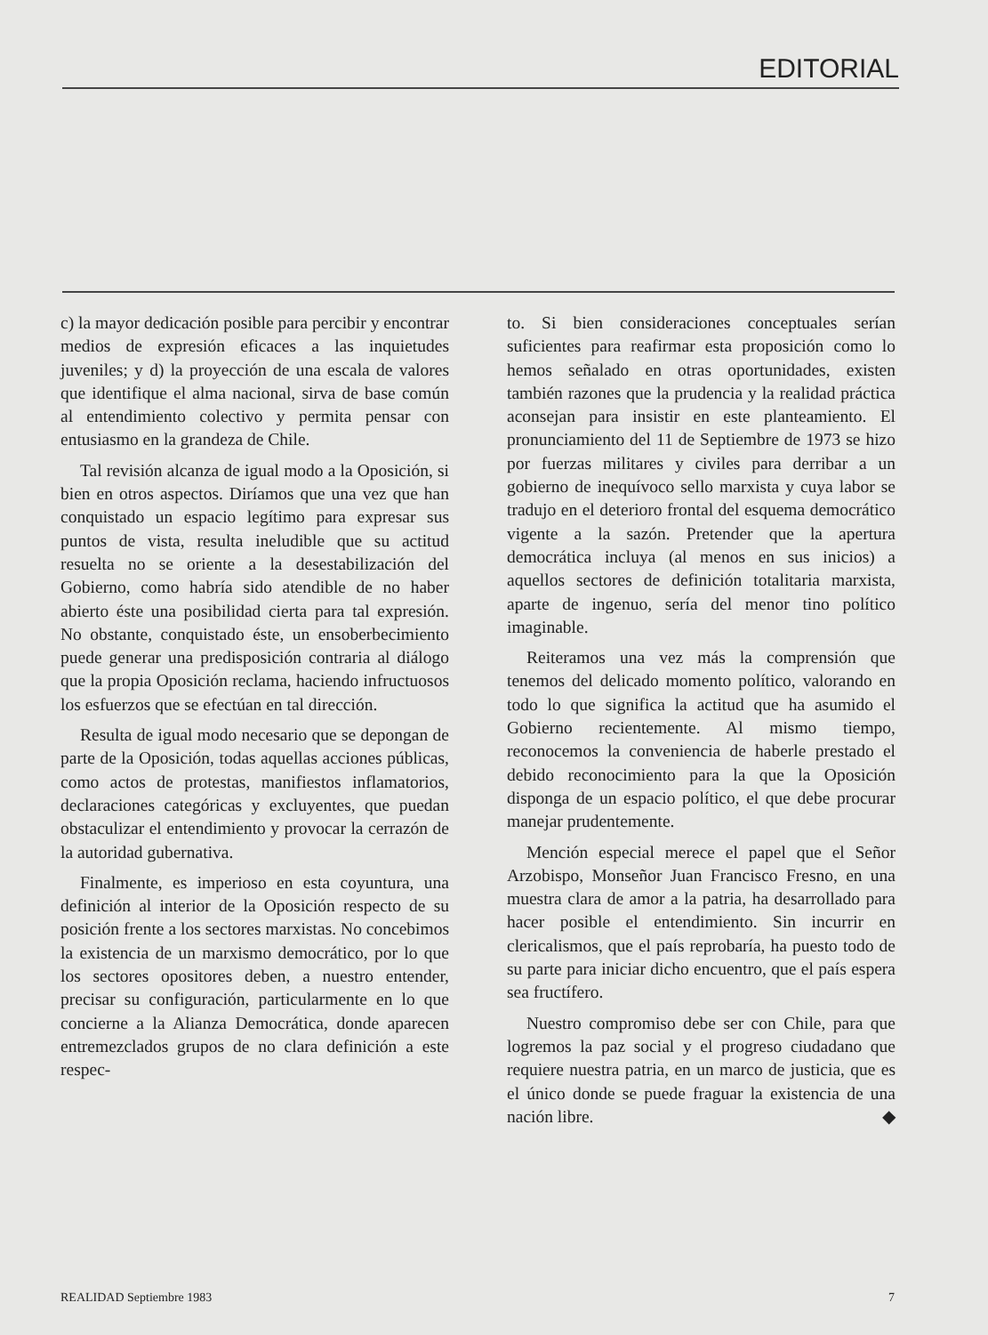EDITORIAL
c) la mayor dedicación posible para percibir y encontrar medios de expresión eficaces a las inquietudes juveniles; y d) la proyección de una escala de valores que identifique el alma nacional, sirva de base común al entendimiento colectivo y permita pensar con entusiasmo en la grandeza de Chile.
Tal revisión alcanza de igual modo a la Oposición, si bien en otros aspectos. Diríamos que una vez que han conquistado un espacio legítimo para expresar sus puntos de vista, resulta ineludible que su actitud resuelta no se oriente a la desestabilización del Gobierno, como habría sido atendible de no haber abierto éste una posibilidad cierta para tal expresión. No obstante, conquistado éste, un ensoberbecimiento puede generar una predisposición contraria al diálogo que la propia Oposición reclama, haciendo infructuosos los esfuerzos que se efectúan en tal dirección.
Resulta de igual modo necesario que se depongan de parte de la Oposición, todas aquellas acciones públicas, como actos de protestas, manifiestos inflamatorios, declaraciones categóricas y excluyentes, que puedan obstaculizar el entendimiento y provocar la cerrazón de la autoridad gubernativa.
Finalmente, es imperioso en esta coyuntura, una definición al interior de la Oposición respecto de su posición frente a los sectores marxistas. No concebimos la existencia de un marxismo democrático, por lo que los sectores opositores deben, a nuestro entender, precisar su configuración, particularmente en lo que concierne a la Alianza Democrática, donde aparecen entremezclados grupos de no clara definición a este respec-
to. Si bien consideraciones conceptuales serían suficientes para reafirmar esta proposición como lo hemos señalado en otras oportunidades, existen también razones que la prudencia y la realidad práctica aconsejan para insistir en este planteamiento. El pronunciamiento del 11 de Septiembre de 1973 se hizo por fuerzas militares y civiles para derribar a un gobierno de inequívoco sello marxista y cuya labor se tradujo en el deterioro frontal del esquema democrático vigente a la sazón. Pretender que la apertura democrática incluya (al menos en sus inicios) a aquellos sectores de definición totalitaria marxista, aparte de ingenuo, sería del menor tino político imaginable.
Reiteramos una vez más la comprensión que tenemos del delicado momento político, valorando en todo lo que significa la actitud que ha asumido el Gobierno recientemente. Al mismo tiempo, reconocemos la conveniencia de haberle prestado el debido reconocimiento para la que la Oposición disponga de un espacio político, el que debe procurar manejar prudentemente.
Mención especial merece el papel que el Señor Arzobispo, Monseñor Juan Francisco Fresno, en una muestra clara de amor a la patria, ha desarrollado para hacer posible el entendimiento. Sin incurrir en clericalismos, que el país reprobaría, ha puesto todo de su parte para iniciar dicho encuentro, que el país espera sea fructífero.
Nuestro compromiso debe ser con Chile, para que logremos la paz social y el progreso ciudadano que requiere nuestra patria, en un marco de justicia, que es el único donde se puede fraguar la existencia de una nación libre. ◆
REALIDAD Septiembre 1983 7